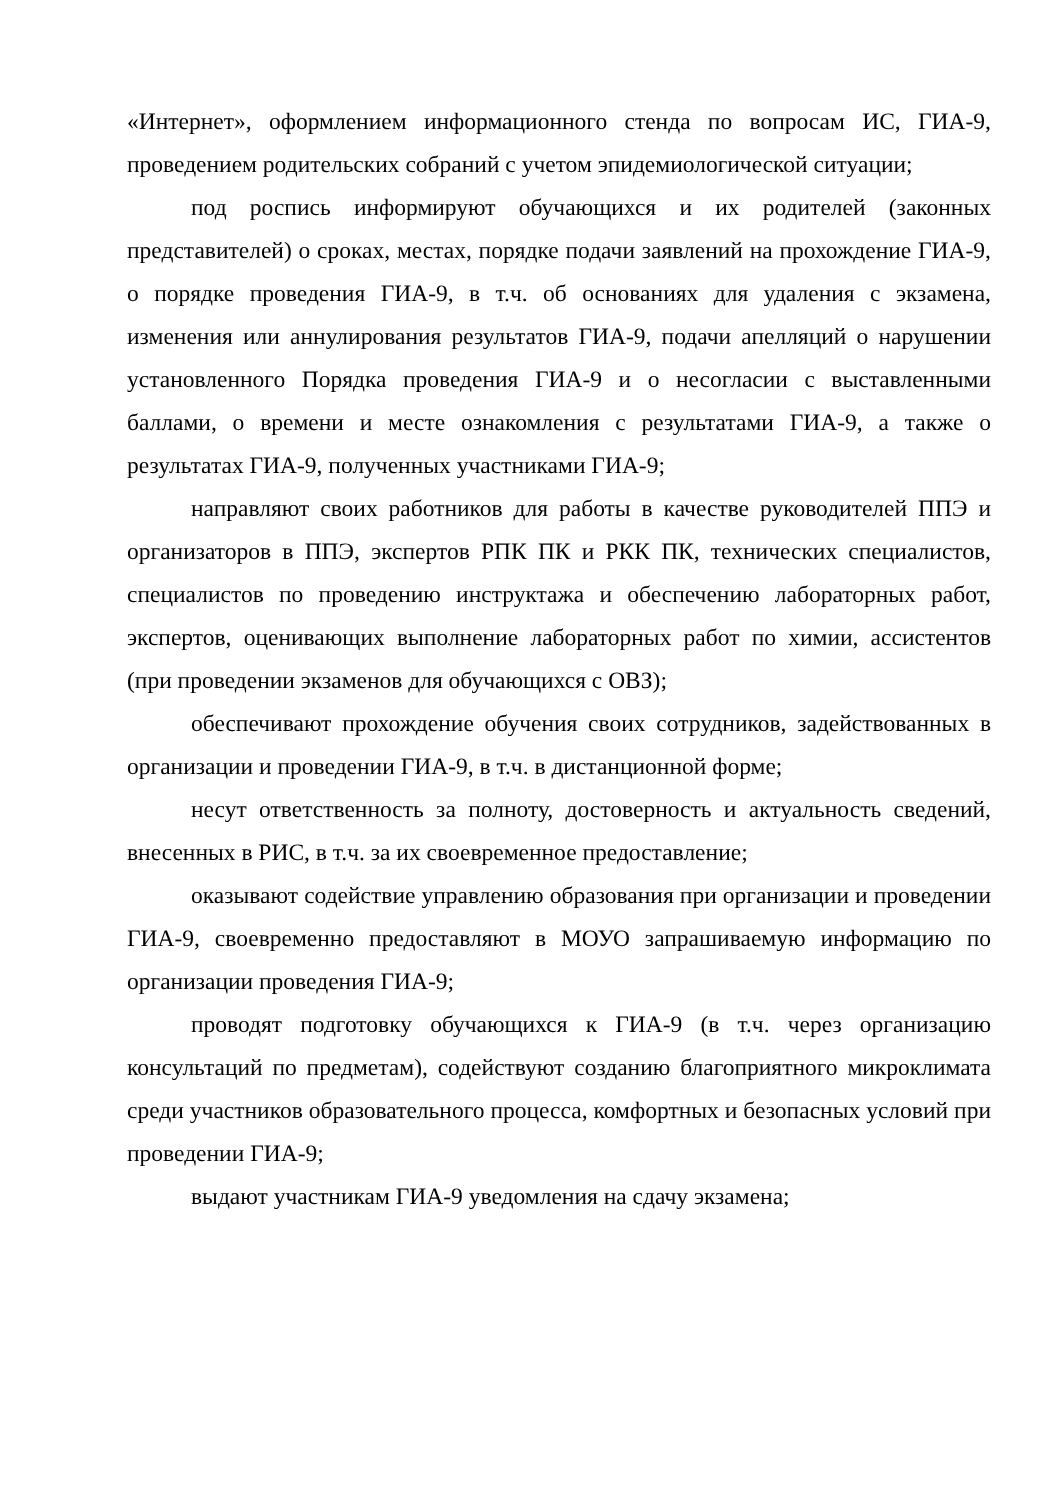«Интернет», оформлением информационного стенда по вопросам ИС, ГИА-9, проведением родительских собраний с учетом эпидемиологической ситуации;
под роспись информируют обучающихся и их родителей (законных представителей) о сроках, местах, порядке подачи заявлений на прохождение ГИА-9, о порядке проведения ГИА-9, в т.ч. об основаниях для удаления с экзамена, изменения или аннулирования результатов ГИА-9, подачи апелляций о нарушении установленного Порядка проведения ГИА-9 и о несогласии с выставленными баллами, о времени и месте ознакомления с результатами ГИА-9, а также о результатах ГИА-9, полученных участниками ГИА-9;
направляют своих работников для работы в качестве руководителей ППЭ и организаторов в ППЭ, экспертов РПК ПК и РКК ПК, технических специалистов, специалистов по проведению инструктажа и обеспечению лабораторных работ, экспертов, оценивающих выполнение лабораторных работ по химии, ассистентов (при проведении экзаменов для обучающихся с ОВЗ);
обеспечивают прохождение обучения своих сотрудников, задействованных в организации и проведении ГИА-9, в т.ч. в дистанционной форме;
несут ответственность за полноту, достоверность и актуальность сведений, внесенных в РИС, в т.ч. за их своевременное предоставление;
оказывают содействие управлению образования при организации и проведении ГИА-9, своевременно предоставляют в МОУО запрашиваемую информацию по организации проведения ГИА-9;
проводят подготовку обучающихся к ГИА-9 (в т.ч. через организацию консультаций по предметам), содействуют созданию благоприятного микроклимата среди участников образовательного процесса, комфортных и безопасных условий при проведении ГИА-9;
выдают участникам ГИА-9 уведомления на сдачу экзамена;